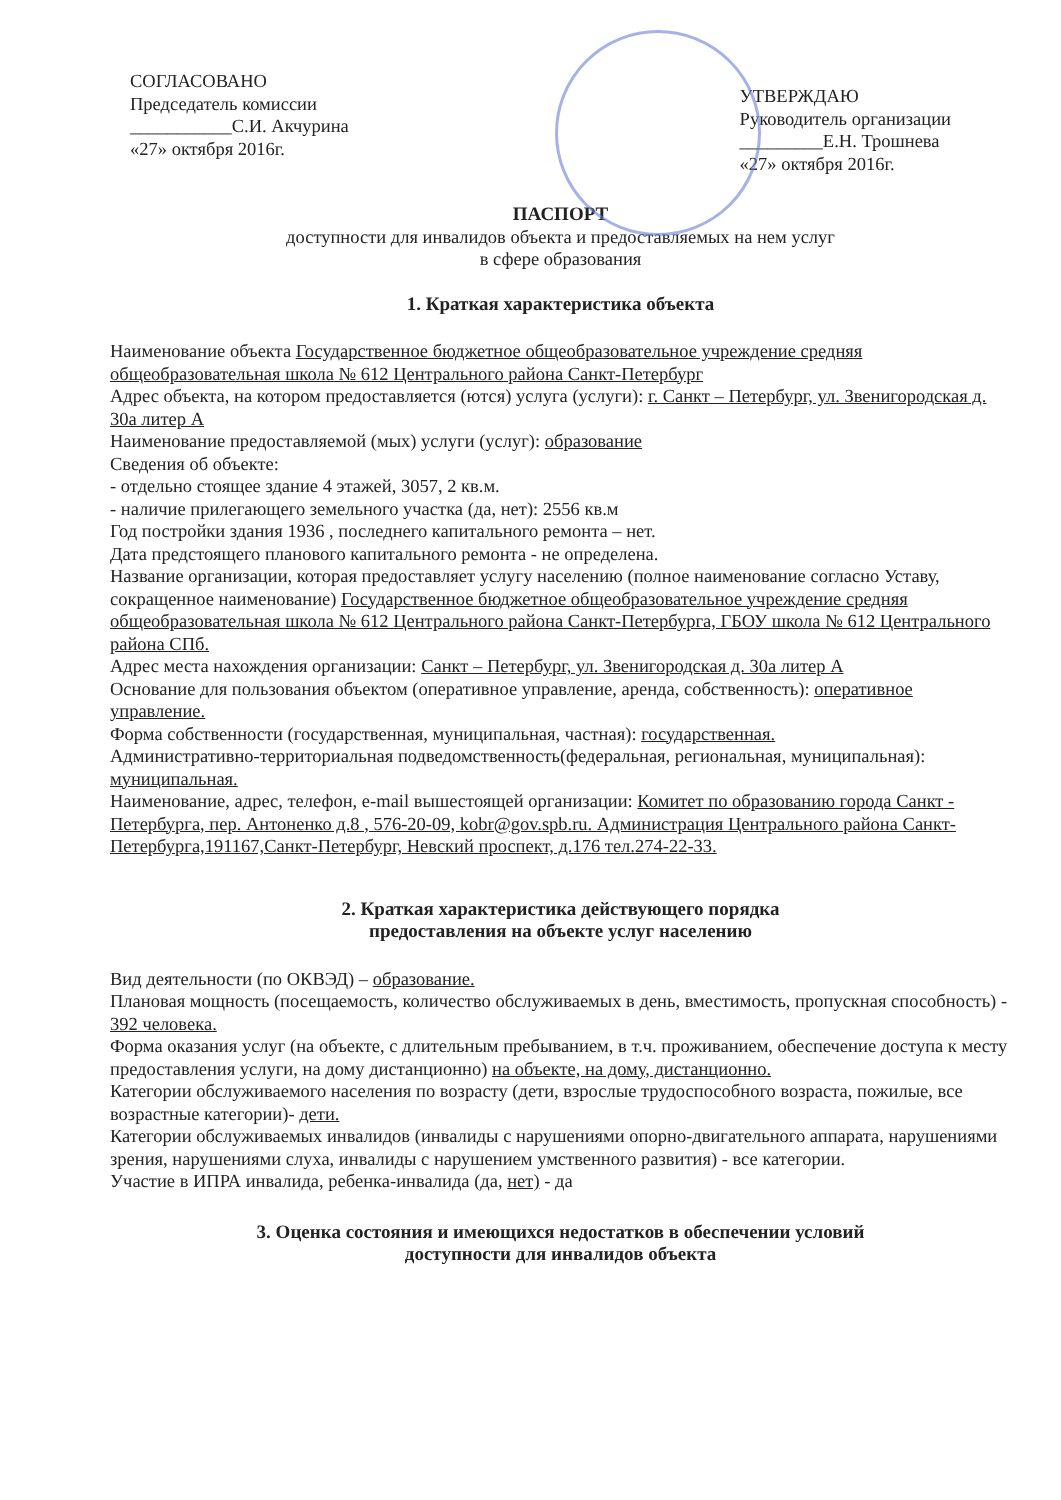СОГЛАСОВАНО
Председатель комиссии
___________С.И. Акчурина
«27» октября 2016г.
УТВЕРЖДАЮ
Руководитель организации
_________Е.Н. Трошнева
«27» октября 2016г.
ПАСПОРТ
доступности для инвалидов объекта и предоставляемых на нем услуг
в сфере образования
1. Краткая характеристика объекта
Наименование объекта Государственное бюджетное общеобразовательное учреждение средняя общеобразовательная школа № 612 Центрального района Санкт-Петербург
Адрес объекта, на котором предоставляется (ются) услуга (услуги): г. Санкт – Петербург, ул. Звенигородская д. 30а литер А
Наименование предоставляемой (мых) услуги (услуг): образование
Сведения об объекте:
- отдельно стоящее здание 4 этажей, 3057, 2 кв.м.
- наличие прилегающего земельного участка (да, нет): 2556 кв.м
Год постройки здания 1936 , последнего капитального ремонта – нет.
Дата предстоящего планового капитального ремонта - не определена.
Название организации, которая предоставляет услугу населению (полное наименование согласно Уставу, сокращенное наименование) Государственное бюджетное общеобразовательное учреждение средняя общеобразовательная школа № 612 Центрального района Санкт-Петербурга, ГБОУ школа № 612 Центрального района СПб.
Адрес места нахождения организации: Санкт – Петербург, ул. Звенигородская д. 30а литер А
Основание для пользования объектом (оперативное управление, аренда, собственность): оперативное управление.
Форма собственности (государственная, муниципальная, частная): государственная.
Административно-территориальная подведомственность(федеральная, региональная, муниципальная): муниципальная.
Наименование, адрес, телефон, e-mail вышестоящей организации: Комитет по образованию города Санкт - Петербурга, пер. Антоненко д.8 , 576-20-09, kobr@gov.spb.ru. Администрация Центрального района Санкт-Петербурга,191167,Санкт-Петербург, Невский проспект, д.176 тел.274-22-33.
2. Краткая характеристика действующего порядка
предоставления на объекте услуг населению
Вид деятельности (по ОКВЭД) – образование.
Плановая мощность (посещаемость, количество обслуживаемых в день, вместимость, пропускная способность) - 392 человека.
Форма оказания услуг (на объекте, с длительным пребыванием, в т.ч. проживанием, обеспечение доступа к месту предоставления услуги, на дому дистанционно) на объекте, на дому, дистанционно.
Категории обслуживаемого населения по возрасту (дети, взрослые трудоспособного возраста, пожилые, все возрастные категории)- дети.
Категории обслуживаемых инвалидов (инвалиды с нарушениями опорно-двигательного аппарата, нарушениями зрения, нарушениями слуха, инвалиды с нарушением умственного развития) - все категории.
Участие в ИПРА инвалида, ребенка-инвалида (да, нет) - да
3. Оценка состояния и имеющихся недостатков в обеспечении условий
доступности для инвалидов объекта